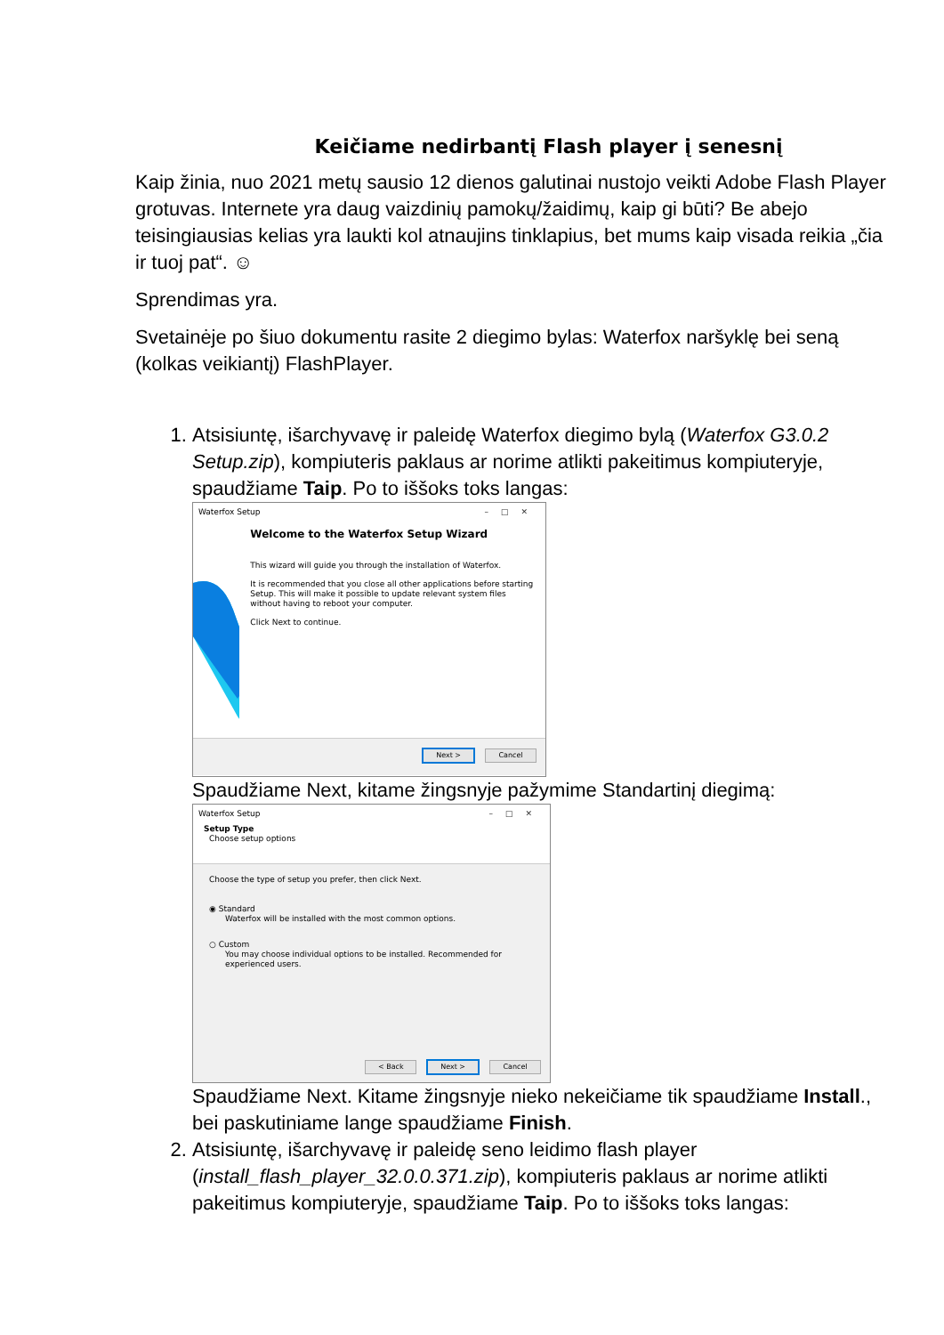Keičiame nedirbantį Flash player į senesnį
Kaip žinia, nuo 2021 metų sausio 12 dienos galutinai nustojo veikti Adobe Flash Player grotuvas. Internete yra daug vaizdinių pamokų/žaidimų, kaip gi būti? Be abejo teisingiausias kelias yra laukti kol atnaujins tinklapius, bet mums kaip visada reikia „čia ir tuoj pat“. ☺
Sprendimas yra.
Svetainėje po šiuo dokumentu rasite 2 diegimo bylas: Waterfox naršyklę bei seną (kolkas veikiantį) FlashPlayer.
1. Atsisiuntę, išarchyvavę ir paleidę Waterfox diegimo bylą (Waterfox G3.0.2 Setup.zip), kompiuteris paklaus ar norime atlikti pakeitimus kompiuteryje, spaudžiame Taip. Po to iššoks toks langas:
Waterfox Setup –□✕
Welcome to the Waterfox Setup Wizard
This wizard will guide you through the installation of Waterfox.
It is recommended that you close all other applications before starting Setup. This will make it possible to update relevant system files without having to reboot your computer.
Click Next to continue.
Next > Cancel
Spaudžiame Next, kitame žingsnyje pažymime Standartinį diegimą:
Waterfox Setup –□✕
Setup Type
Choose setup options
Choose the type of setup you prefer, then click Next.
◉ Standard
Waterfox will be installed with the most common options.
○ Custom
You may choose individual options to be installed. Recommended for experienced users.
< Back Next > Cancel
Spaudžiame Next. Kitame žingsnyje nieko nekeičiame tik spaudžiame Install., bei paskutiniame lange spaudžiame Finish.
2. Atsisiuntę, išarchyvavę ir paleidę seno leidimo flash player (install_flash_player_32.0.0.371.zip), kompiuteris paklaus ar norime atlikti pakeitimus kompiuteryje, spaudžiame Taip. Po to iššoks toks langas: